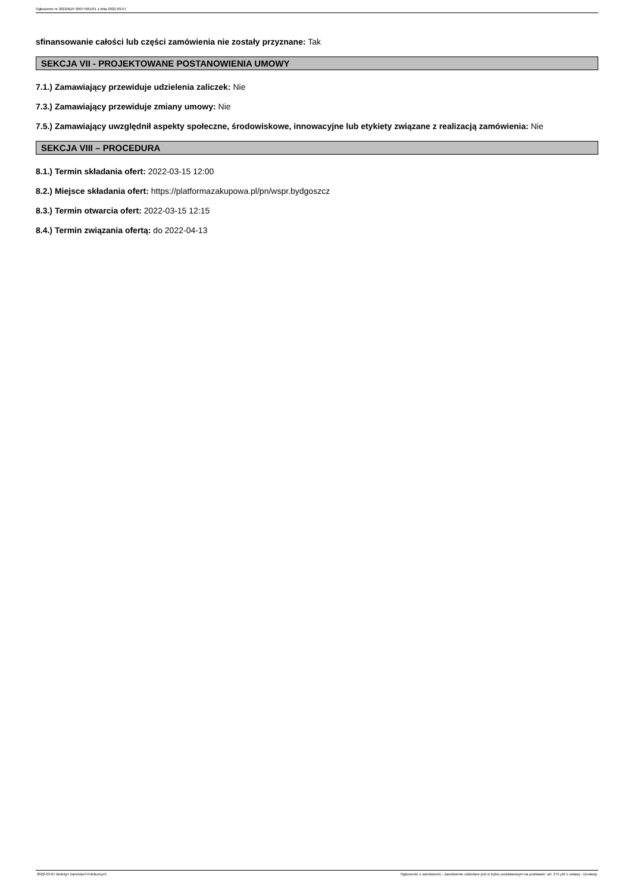Ogłoszenie nr 2022/BZP 00077661/01 z dnia 2022-03-07
sfinansowanie całości lub części zamówienia nie zostały przyznane: Tak
SEKCJA VII - PROJEKTOWANE POSTANOWIENIA UMOWY
7.1.) Zamawiający przewiduje udzielenia zaliczek: Nie
7.3.) Zamawiający przewiduje zmiany umowy: Nie
7.5.) Zamawiający uwzględnił aspekty społeczne, środowiskowe, innowacyjne lub etykiety związane z realizacją zamówienia: Nie
SEKCJA VIII – PROCEDURA
8.1.) Termin składania ofert: 2022-03-15 12:00
8.2.) Miejsce składania ofert: https://platformazakupowa.pl/pn/wspr.bydgoszcz
8.3.) Termin otwarcia ofert: 2022-03-15 12:15
8.4.) Termin związania ofertą: do 2022-04-13
2022-03-07 Biuletyn Zamówień Publicznych Ogłoszenie o zamówieniu - Zamówienie udzielane jest w trybie podstawowym na podstawie: art. 275 pkt 1 ustawy - Dostawy